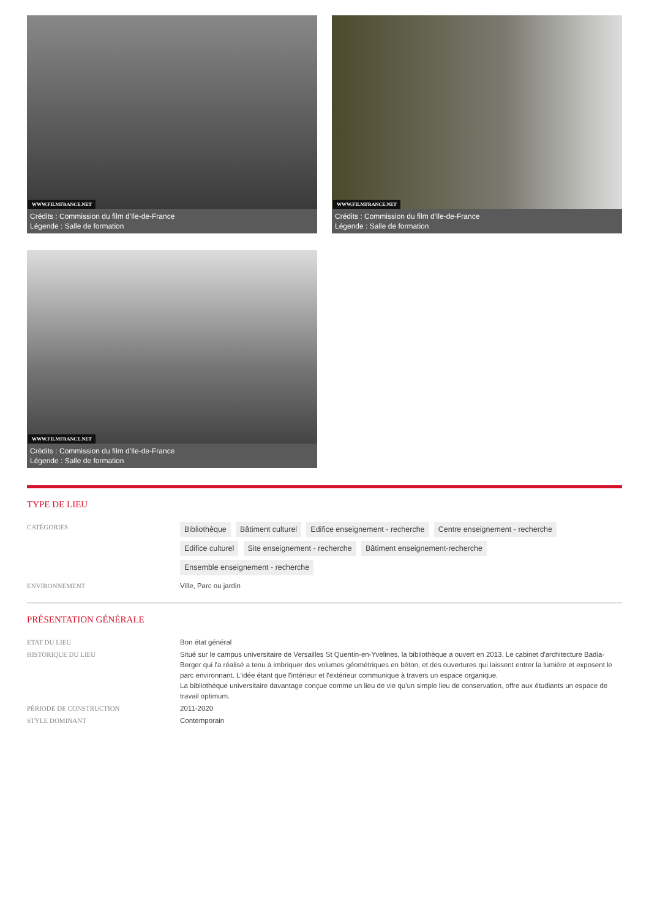WWW.FILMFRANCE.NET
Crédits : Commission du film d'Ile-de-France
Légende : Salle de formation
WWW.FILMFRANCE.NET
Crédits : Commission du film d'Ile-de-France
Légende : Salle de formation
WWW.FILMFRANCE.NET
Crédits : Commission du film d'Ile-de-France
Légende : Salle de formation
TYPE DE LIEU
CATÉGORIES
Bibliothèque Bâtiment culturel Edifice enseignement - recherche Centre enseignement - recherche Edifice culturel Site enseignement - recherche Bâtiment enseignement-recherche Ensemble enseignement - recherche
ENVIRONNEMENT Ville, Parc ou jardin
PRÉSENTATION GÉNÉRALE
ETAT DU LIEU Bon état général
HISTORIQUE DU LIEU Situé sur le campus universitaire de Versailles St Quentin-en-Yvelines, la bibliothèque a ouvert en 2013. Le cabinet d'architecture Badia-Berger qui l'a réalisé a tenu à imbriquer des volumes géométriques en béton, et des ouvertures qui laissent entrer la lumière et exposent le parc environnant. L'idée étant que l'intérieur et l'extérieur communique à travers un espace organique.
La bibliothèque universitaire davantage conçue comme un lieu de vie qu'un simple lieu de conservation, offre aux étudiants un espace de travail optimum.
PÉRIODE DE CONSTRUCTION 2011-2020
STYLE DOMINANT Contemporain